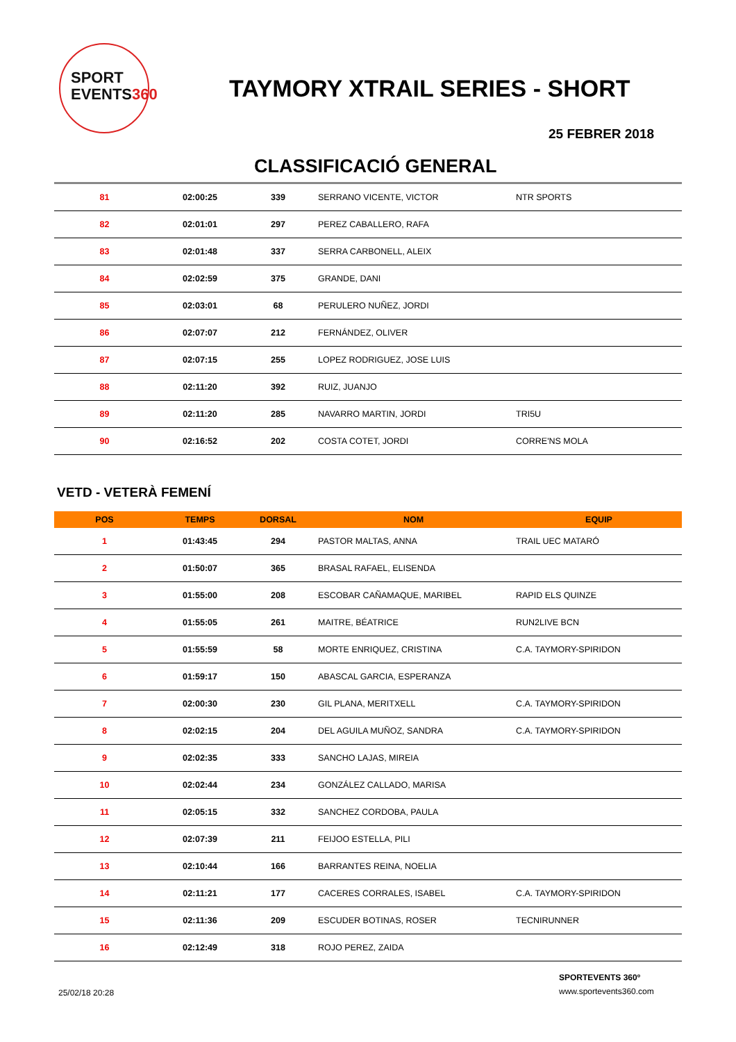SPORT
EVENTS360
TAYMORY XTRAIL SERIES - SHORT
25 FEBRER 2018
CLASSIFICACIÓ GENERAL
| 81 | 02:00:25 | 339 | SERRANO VICENTE, VICTOR | NTR SPORTS |
| 82 | 02:01:01 | 297 | PEREZ CABALLERO, RAFA | |
| 83 | 02:01:48 | 337 | SERRA CARBONELL, ALEIX | |
| 84 | 02:02:59 | 375 | GRANDE, DANI | |
| 85 | 02:03:01 | 68 | PERULERO NUÑEZ, JORDI | |
| 86 | 02:07:07 | 212 | FERNÁNDEZ, OLIVER | |
| 87 | 02:07:15 | 255 | LOPEZ RODRIGUEZ, JOSE LUIS | |
| 88 | 02:11:20 | 392 | RUIZ, JUANJO | |
| 89 | 02:11:20 | 285 | NAVARRO MARTIN, JORDI | TRI5U |
| 90 | 02:16:52 | 202 | COSTA COTET, JORDI | CORRE'NS MOLA |
VETD - VETERÀ FEMENÍ
| POS | TEMPS | DORSAL | NOM | EQUIP |
| --- | --- | --- | --- | --- |
| 1 | 01:43:45 | 294 | PASTOR MALTAS, ANNA | TRAIL UEC MATARÓ |
| 2 | 01:50:07 | 365 | BRASAL RAFAEL, ELISENDA | |
| 3 | 01:55:00 | 208 | ESCOBAR CAÑAMAQUE, MARIBEL | RAPID ELS QUINZE |
| 4 | 01:55:05 | 261 | MAITRE, BÉATRICE | RUN2LIVE BCN |
| 5 | 01:55:59 | 58 | MORTE ENRIQUEZ, CRISTINA | C.A. TAYMORY-SPIRIDON |
| 6 | 01:59:17 | 150 | ABASCAL GARCIA, ESPERANZA | |
| 7 | 02:00:30 | 230 | GIL PLANA, MERITXELL | C.A. TAYMORY-SPIRIDON |
| 8 | 02:02:15 | 204 | DEL AGUILA MUÑOZ, SANDRA | C.A. TAYMORY-SPIRIDON |
| 9 | 02:02:35 | 333 | SANCHO LAJAS, MIREIA | |
| 10 | 02:02:44 | 234 | GONZÁLEZ CALLADO, MARISA | |
| 11 | 02:05:15 | 332 | SANCHEZ CORDOBA, PAULA | |
| 12 | 02:07:39 | 211 | FEIJOO ESTELLA, PILI | |
| 13 | 02:10:44 | 166 | BARRANTES REINA, NOELIA | |
| 14 | 02:11:21 | 177 | CACERES CORRALES, ISABEL | C.A. TAYMORY-SPIRIDON |
| 15 | 02:11:36 | 209 | ESCUDER BOTINAS, ROSER | TECNIRUNNER |
| 16 | 02:12:49 | 318 | ROJO PEREZ, ZAIDA | |
25/02/18 20:28
SPORTEVENTS 360º
www.sportevents360.com